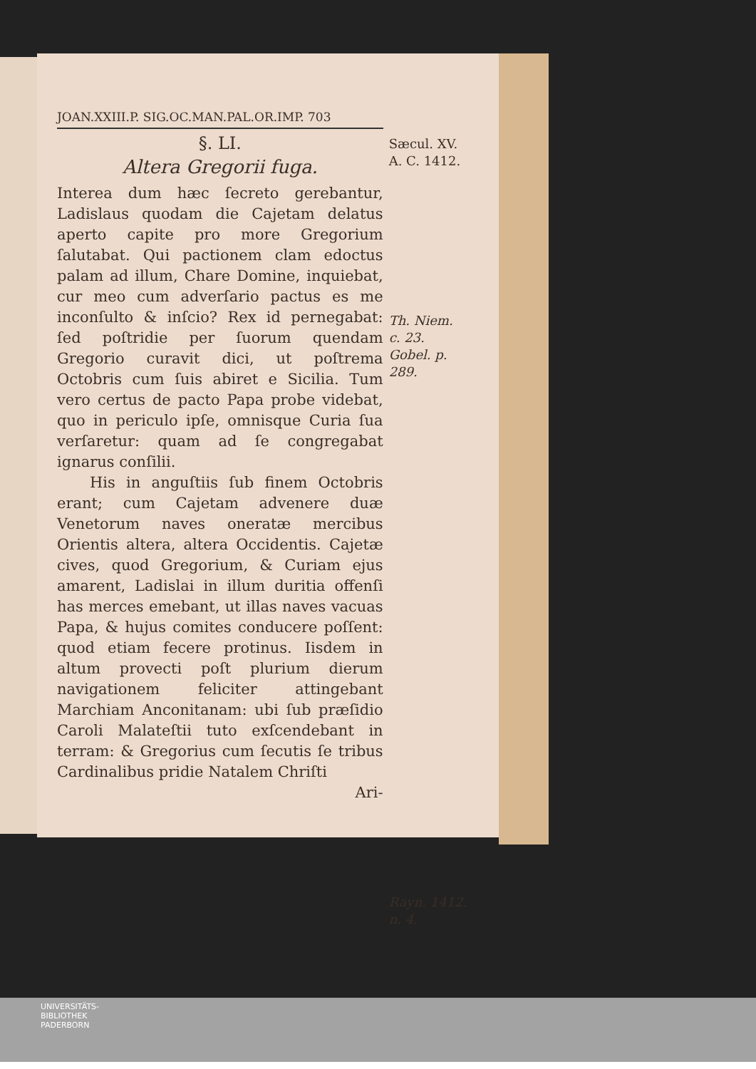JOAN.XXIII.P. SIG.OC.MAN.PAL.OR.IMP. 703
§. LI.
Altera Gregorii fuga.
Interea dum hæc ſecreto gerebantur, Ladislaus quodam die Cajetam delatus aperto capite pro more Gregorium ſalutabat. Qui pactionem clam edoctus palam ad illum, Chare Domine, inquiebat, cur meo cum adverſario pactus es me inconſulto & inſcio? Rex id pernegabat: ſed poſtridie per ſuorum quendam Gregorio curavit dici, ut poſtrema Octobris cum ſuis abiret e Sicilia. Tum vero certus de pacto Papa probe videbat, quo in periculo ipſe, omnisque Curia ſua verſaretur: quam ad ſe congregabat ignarus conſilii.
His in anguſtiis ſub finem Octobris erant; cum Cajetam advenere duæ Venetorum naves oneratæ mercibus Orientis altera, altera Occidentis. Cajetæ cives, quod Gregorium, & Curiam ejus amarent, Ladislai in illum duritia offenſi has merces emebant, ut illas naves vacuas Papa, & hujus comites conducere poſſent: quod etiam fecere protinus. Iisdem in altum provecti poſt plurium dierum navigationem feliciter attingebant Marchiam Anconitanam: ubi ſub præſidio Caroli Malateſtii tuto exſcendebant in terram: & Gregorius cum ſecutis ſe tribus Cardinalibus pridie Natalem Chriſti
Ari-
Sæcul. XV.
A. C. 1412.
Th. Niem.
c. 23.
Gobel. p.
289.
Rayn. 1412.
n. 4.
UNIVERSITÄTS-
BIBLIOTHEK
PADERBORN